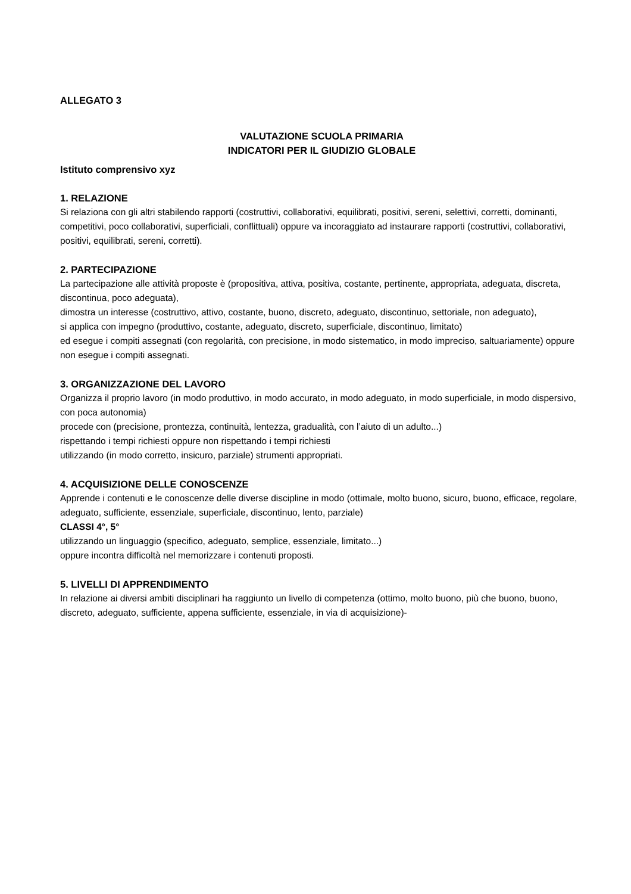ALLEGATO 3
VALUTAZIONE SCUOLA PRIMARIA
INDICATORI PER IL GIUDIZIO GLOBALE
Istituto comprensivo xyz
1. RELAZIONE
Si relaziona con gli altri stabilendo rapporti (costruttivi, collaborativi, equilibrati, positivi, sereni, selettivi, corretti, dominanti, competitivi, poco collaborativi, superficiali, conflittuali) oppure va incoraggiato ad instaurare rapporti (costruttivi, collaborativi, positivi, equilibrati, sereni, corretti).
2. PARTECIPAZIONE
La partecipazione alle attività proposte è (propositiva, attiva, positiva, costante, pertinente, appropriata, adeguata, discreta, discontinua, poco adeguata),
dimostra un interesse (costruttivo, attivo, costante, buono, discreto, adeguato, discontinuo, settoriale, non adeguato),
si applica con impegno (produttivo, costante, adeguato, discreto, superficiale, discontinuo, limitato)
ed esegue i compiti assegnati (con regolarità, con precisione, in modo sistematico, in modo impreciso, saltuariamente) oppure non esegue i compiti assegnati.
3. ORGANIZZAZIONE DEL LAVORO
Organizza il proprio lavoro (in modo produttivo, in modo accurato, in modo adeguato, in modo superficiale, in modo dispersivo, con poca autonomia)
procede con (precisione, prontezza, continuità, lentezza, gradualità, con l’aiuto di un adulto...)
rispettando i tempi richiesti oppure non rispettando i tempi richiesti
utilizzando (in modo corretto, insicuro, parziale) strumenti appropriati.
4. ACQUISIZIONE DELLE CONOSCENZE
Apprende i contenuti e le conoscenze delle diverse discipline in modo (ottimale, molto buono, sicuro, buono, efficace, regolare, adeguato, sufficiente, essenziale, superficiale, discontinuo, lento, parziale)
CLASSI 4°, 5°
utilizzando un linguaggio (specifico, adeguato, semplice, essenziale, limitato...)
oppure incontra difficoltà nel memorizzare i contenuti proposti.
5. LIVELLI DI APPRENDIMENTO
In relazione ai diversi ambiti disciplinari ha raggiunto un livello di competenza (ottimo, molto buono, più che buono, buono, discreto, adeguato, sufficiente, appena sufficiente, essenziale, in via di acquisizione)-